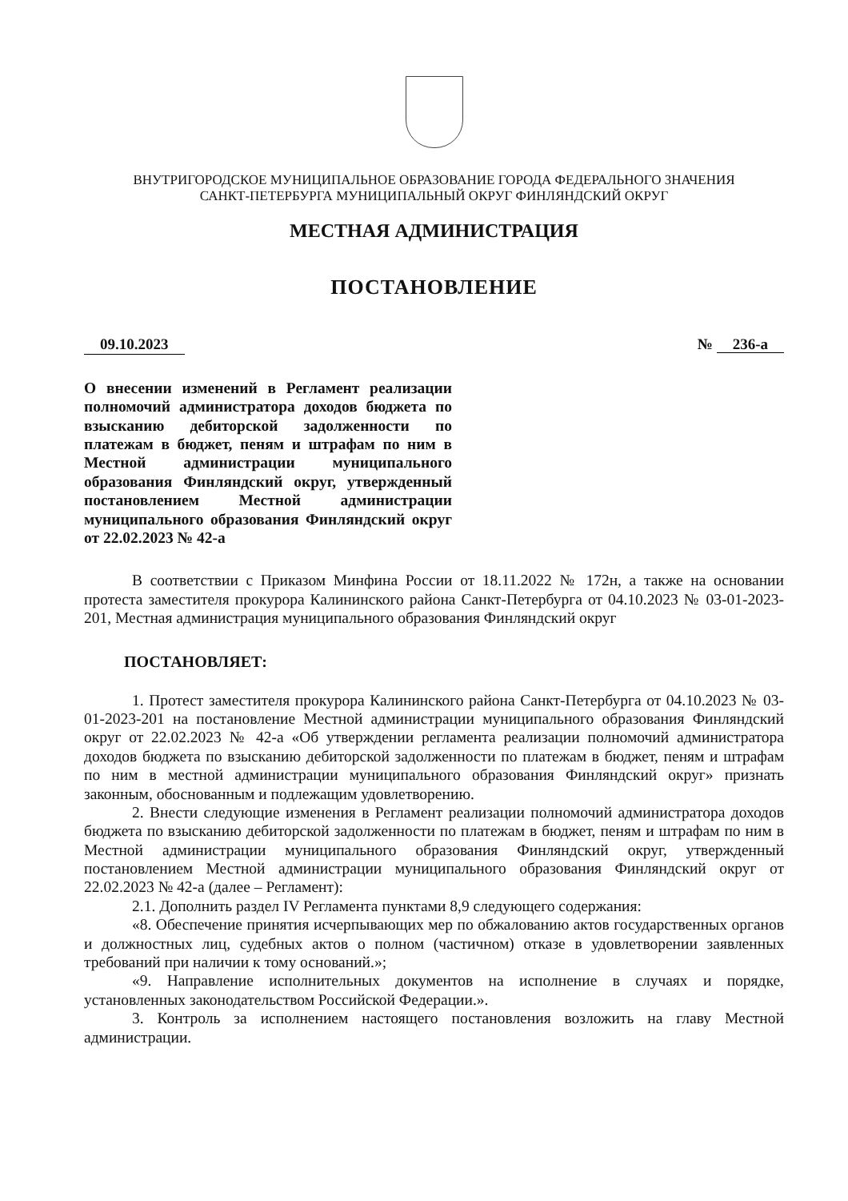ВНУТРИГОРОДСКОЕ МУНИЦИПАЛЬНОЕ ОБРАЗОВАНИЕ ГОРОДА ФЕДЕРАЛЬНОГО ЗНАЧЕНИЯ
САНКТ-ПЕТЕРБУРГА МУНИЦИПАЛЬНЫЙ ОКРУГ ФИНЛЯНДСКИЙ ОКРУГ
МЕСТНАЯ АДМИНИСТРАЦИЯ
ПОСТАНОВЛЕНИЕ
09.10.2023 № 236-а
О внесении изменений в Регламент реализации полномочий администратора доходов бюджета по взысканию дебиторской задолженности по платежам в бюджет, пеням и штрафам по ним в Местной администрации муниципального образования Финляндский округ, утвержденный постановлением Местной администрации муниципального образования Финляндский округ от 22.02.2023 № 42-а
В соответствии с Приказом Минфина России от 18.11.2022 № 172н, а также на основании протеста заместителя прокурора Калининского района Санкт-Петербурга от 04.10.2023 № 03-01-2023-201, Местная администрация муниципального образования Финляндский округ
ПОСТАНОВЛЯЕТ:
1. Протест заместителя прокурора Калининского района Санкт-Петербурга от 04.10.2023 № 03-01-2023-201 на постановление Местной администрации муниципального образования Финляндский округ от 22.02.2023 № 42-а «Об утверждении регламента реализации полномочий администратора доходов бюджета по взысканию дебиторской задолженности по платежам в бюджет, пеням и штрафам по ним в местной администрации муниципального образования Финляндский округ» признать законным, обоснованным и подлежащим удовлетворению.
2. Внести следующие изменения в Регламент реализации полномочий администратора доходов бюджета по взысканию дебиторской задолженности по платежам в бюджет, пеням и штрафам по ним в Местной администрации муниципального образования Финляндский округ, утвержденный постановлением Местной администрации муниципального образования Финляндский округ от 22.02.2023 № 42-а (далее – Регламент):
2.1. Дополнить раздел IV Регламента пунктами 8,9 следующего содержания:
«8. Обеспечение принятия исчерпывающих мер по обжалованию актов государственных органов и должностных лиц, судебных актов о полном (частичном) отказе в удовлетворении заявленных требований при наличии к тому оснований.»;
«9. Направление исполнительных документов на исполнение в случаях и порядке, установленных законодательством Российской Федерации.».
3. Контроль за исполнением настоящего постановления возложить на главу Местной администрации.